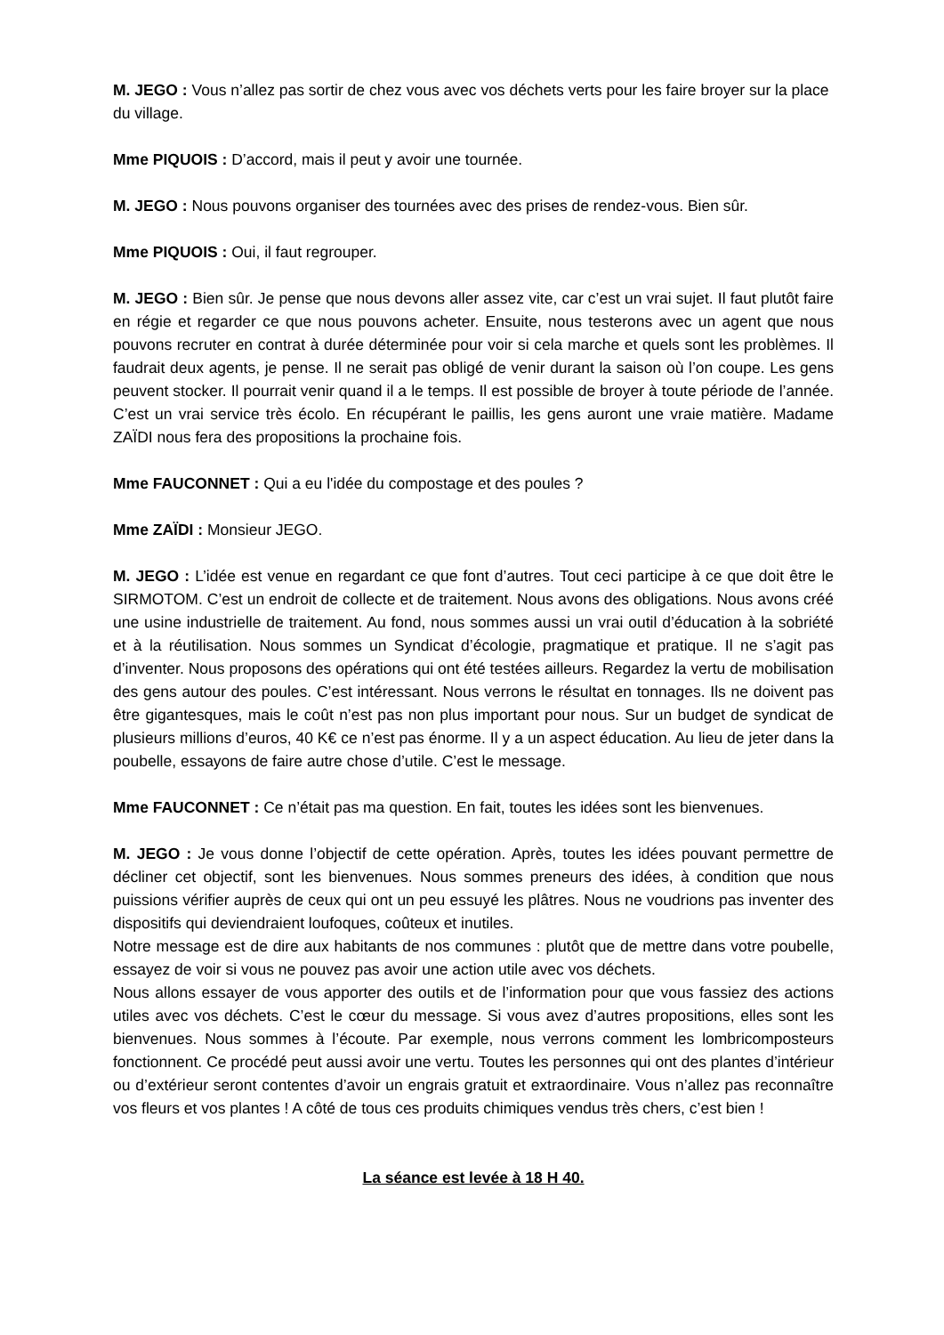M. JEGO : Vous n’allez pas sortir de chez vous avec vos déchets verts pour les faire broyer sur la place du village.
Mme PIQUOIS : D’accord, mais il peut y avoir une tournée.
M. JEGO : Nous pouvons organiser des tournées avec des prises de rendez-vous. Bien sûr.
Mme PIQUOIS : Oui, il faut regrouper.
M. JEGO : Bien sûr. Je pense que nous devons aller assez vite, car c’est un vrai sujet. Il faut plutôt faire en régie et regarder ce que nous pouvons acheter. Ensuite, nous testerons avec un agent que nous pouvons recruter en contrat à durée déterminée pour voir si cela marche et quels sont les problèmes. Il faudrait deux agents, je pense. Il ne serait pas obligé de venir durant la saison où l’on coupe. Les gens peuvent stocker. Il pourrait venir quand il a le temps. Il est possible de broyer à toute période de l’année. C’est un vrai service très écolo. En récupérant le paillis, les gens auront une vraie matière. Madame ZAÏDI nous fera des propositions la prochaine fois.
Mme FAUCONNET : Qui a eu l'idée du compostage et des poules ?
Mme ZAÏDI : Monsieur JEGO.
M. JEGO : L’idée est venue en regardant ce que font d’autres. Tout ceci participe à ce que doit être le SIRMOTOM. C’est un endroit de collecte et de traitement. Nous avons des obligations. Nous avons créé une usine industrielle de traitement. Au fond, nous sommes aussi un vrai outil d’éducation à la sobriété et à la réutilisation. Nous sommes un Syndicat d’écologie, pragmatique et pratique. Il ne s’agit pas d’inventer. Nous proposons des opérations qui ont été testées ailleurs. Regardez la vertu de mobilisation des gens autour des poules. C’est intéressant. Nous verrons le résultat en tonnages. Ils ne doivent pas être gigantesques, mais le coût n’est pas non plus important pour nous. Sur un budget de syndicat de plusieurs millions d’euros, 40 K€ ce n’est pas énorme. Il y a un aspect éducation. Au lieu de jeter dans la poubelle, essayons de faire autre chose d’utile. C’est le message.
Mme FAUCONNET : Ce n’était pas ma question. En fait, toutes les idées sont les bienvenues.
M. JEGO : Je vous donne l’objectif de cette opération. Après, toutes les idées pouvant permettre de décliner cet objectif, sont les bienvenues. Nous sommes preneurs des idées, à condition que nous puissions vérifier auprès de ceux qui ont un peu essuyé les plâtres. Nous ne voudrions pas inventer des dispositifs qui deviendraient loufoques, coûteux et inutiles.
Notre message est de dire aux habitants de nos communes : plutôt que de mettre dans votre poubelle, essayez de voir si vous ne pouvez pas avoir une action utile avec vos déchets.
Nous allons essayer de vous apporter des outils et de l’information pour que vous fassiez des actions utiles avec vos déchets. C’est le cœur du message. Si vous avez d’autres propositions, elles sont les bienvenues. Nous sommes à l’écoute. Par exemple, nous verrons comment les lombricomposteurs fonctionnent. Ce procédé peut aussi avoir une vertu. Toutes les personnes qui ont des plantes d’intérieur ou d’extérieur seront contentes d’avoir un engrais gratuit et extraordinaire. Vous n’allez pas reconnaître vos fleurs et vos plantes ! A côté de tous ces produits chimiques vendus très chers, c’est bien !
La séance est levée à 18 H 40.